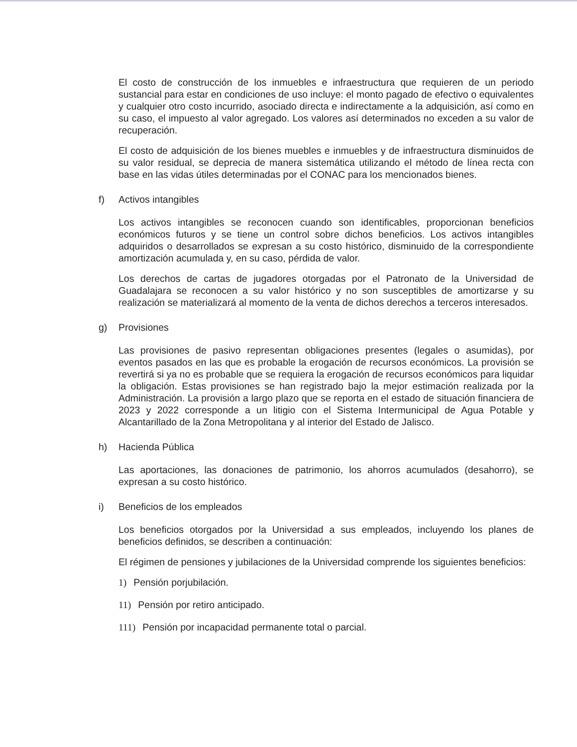El costo de construcción de los inmuebles e infraestructura que requieren de un periodo sustancial para estar en condiciones de uso incluye: el monto pagado de efectivo o equivalentes y cualquier otro costo incurrido, asociado directa e indirectamente a la adquisición, así como en su caso, el impuesto al valor agregado. Los valores así determinados no exceden a su valor de recuperación.
El costo de adquisición de los bienes muebles e inmuebles y de infraestructura disminuidos de su valor residual, se deprecia de manera sistemática utilizando el método de línea recta con base en las vidas útiles determinadas por el CONAC para los mencionados bienes.
f) Activos intangibles
Los activos intangibles se reconocen cuando son identificables, proporcionan beneficios económicos futuros y se tiene un control sobre dichos beneficios. Los activos intangibles adquiridos o desarrollados se expresan a su costo histórico, disminuido de la correspondiente amortización acumulada y, en su caso, pérdida de valor.
Los derechos de cartas de jugadores otorgadas por el Patronato de la Universidad de Guadalajara se reconocen a su valor histórico y no son susceptibles de amortizarse y su realización se materializará al momento de la venta de dichos derechos a terceros interesados.
g) Provisiones
Las provisiones de pasivo representan obligaciones presentes (legales o asumidas), por eventos pasados en las que es probable la erogación de recursos económicos. La provisión se revertirá si ya no es probable que se requiera la erogación de recursos económicos para liquidar la obligación. Estas provisiones se han registrado bajo la mejor estimación realizada por la Administración. La provisión a largo plazo que se reporta en el estado de situación financiera de 2023 y 2022 corresponde a un litigio con el Sistema Intermunicipal de Agua Potable y Alcantarillado de la Zona Metropolitana y al interior del Estado de Jalisco.
h) Hacienda Pública
Las aportaciones, las donaciones de patrimonio, los ahorros acumulados (desahorro), se expresan a su costo histórico.
i) Beneficios de los empleados
Los beneficios otorgados por la Universidad a sus empleados, incluyendo los planes de beneficios definidos, se describen a continuación:
El régimen de pensiones y jubilaciones de la Universidad comprende los siguientes beneficios:
1) Pensión porjubilación.
11) Pensión por retiro anticipado.
111) Pensión por incapacidad permanente total o parcial.